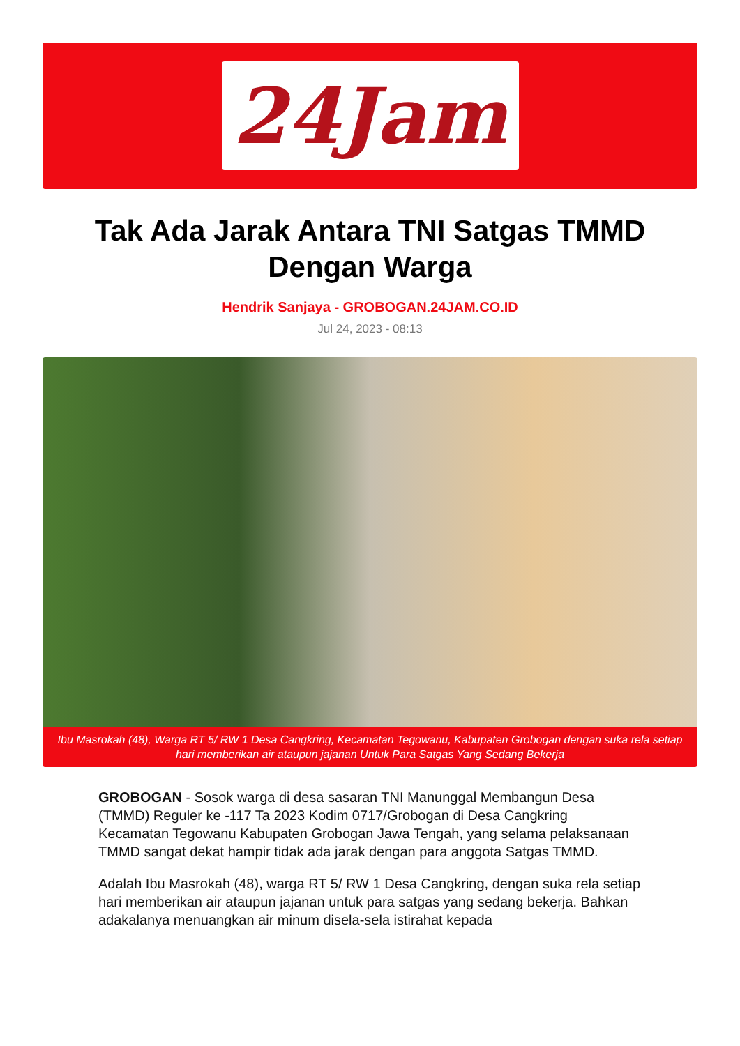24Jam
Tak Ada Jarak Antara TNI Satgas TMMD Dengan Warga
Hendrik Sanjaya - GROBOGAN.24JAM.CO.ID
Jul 24, 2023 - 08:13
Ibu Masrokah (48), Warga RT 5/ RW 1 Desa Cangkring, Kecamatan Tegowanu, Kabupaten Grobogan dengan suka rela setiap hari memberikan air ataupun jajanan Untuk Para Satgas Yang Sedang Bekerja
GROBOGAN - Sosok warga di desa sasaran TNI Manunggal Membangun Desa (TMMD) Reguler ke -117 Ta 2023 Kodim 0717/Grobogan di Desa Cangkring Kecamatan Tegowanu Kabupaten Grobogan Jawa Tengah, yang selama pelaksanaan TMMD sangat dekat hampir tidak ada jarak dengan para anggota Satgas TMMD.
Adalah Ibu Masrokah (48), warga RT 5/ RW 1 Desa Cangkring, dengan suka rela setiap hari memberikan air ataupun jajanan untuk para satgas yang sedang bekerja. Bahkan adakalanya menuangkan air minum disela-sela istirahat kepada